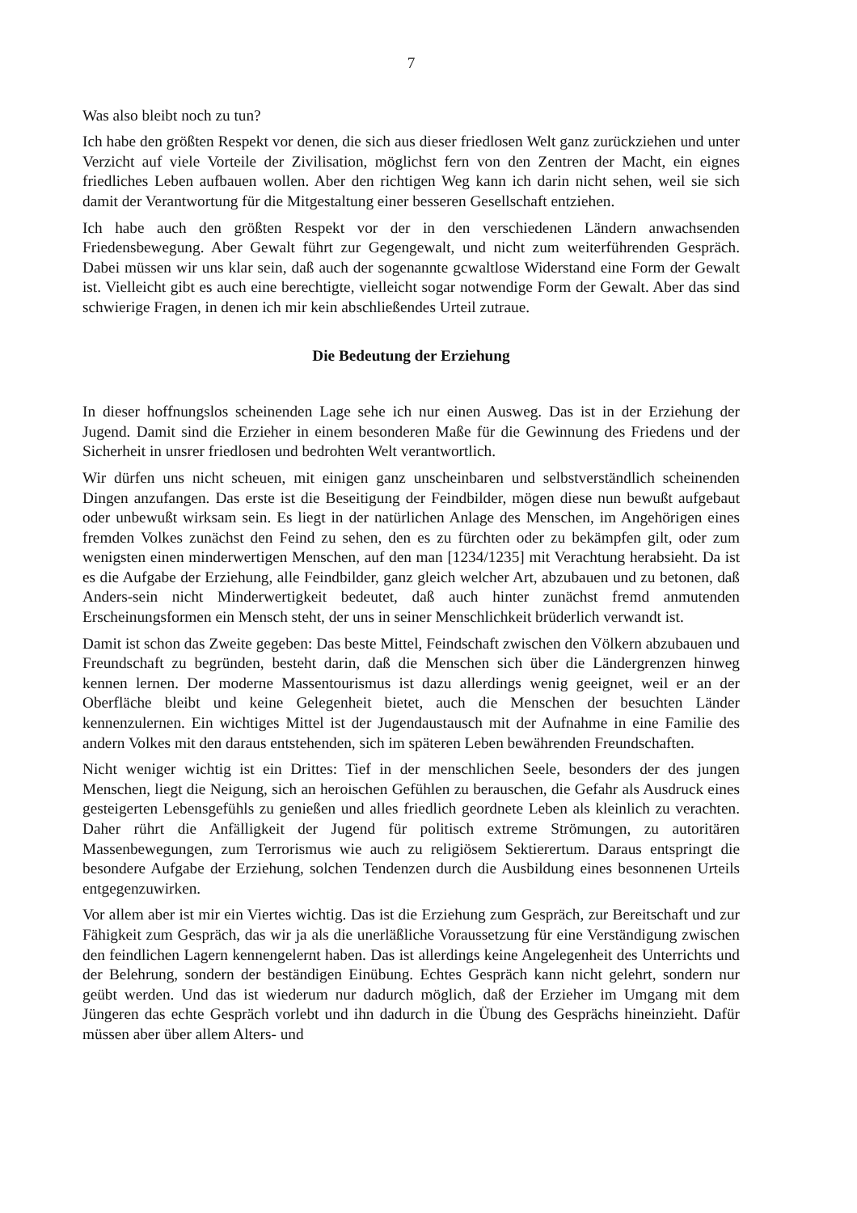7
Was also bleibt noch zu tun?
Ich habe den größten Respekt vor denen, die sich aus dieser friedlosen Welt ganz zurückziehen und unter Verzicht auf viele Vorteile der Zivilisation, möglichst fern von den Zentren der Macht, ein eignes friedliches Leben aufbauen wollen. Aber den richtigen Weg kann ich darin nicht sehen, weil sie sich damit der Verantwortung für die Mitgestaltung einer besseren Gesellschaft entziehen.
Ich habe auch den größten Respekt vor der in den verschiedenen Ländern anwachsenden Friedensbewegung. Aber Gewalt führt zur Gegengewalt, und nicht zum weiterführenden Gespräch. Dabei müssen wir uns klar sein, daß auch der sogenannte gcwaltlose Widerstand eine Form der Gewalt ist. Vielleicht gibt es auch eine berechtigte, vielleicht sogar notwendige Form der Gewalt. Aber das sind schwierige Fragen, in denen ich mir kein abschließendes Urteil zutraue.
Die Bedeutung der Erziehung
In dieser hoffnungslos scheinenden Lage sehe ich nur einen Ausweg. Das ist in der Erziehung der Jugend. Damit sind die Erzieher in einem besonderen Maße für die Gewinnung des Friedens und der Sicherheit in unsrer friedlosen und bedrohten Welt verantwortlich.
Wir dürfen uns nicht scheuen, mit einigen ganz unscheinbaren und selbstverständlich scheinenden Dingen anzufangen. Das erste ist die Beseitigung der Feindbilder, mögen diese nun bewußt aufgebaut oder unbewußt wirksam sein. Es liegt in der natürlichen Anlage des Menschen, im Angehörigen eines fremden Volkes zunächst den Feind zu sehen, den es zu fürchten oder zu bekämpfen gilt, oder zum wenigsten einen minderwertigen Menschen, auf den man [1234/1235] mit Verachtung herabsieht. Da ist es die Aufgabe der Erziehung, alle Feindbilder, ganz gleich welcher Art, abzubauen und zu betonen, daß Anders-sein nicht Minderwertigkeit bedeutet, daß auch hinter zunächst fremd anmutenden Erscheinungsformen ein Mensch steht, der uns in seiner Menschlichkeit brüderlich verwandt ist.
Damit ist schon das Zweite gegeben: Das beste Mittel, Feindschaft zwischen den Völkern abzubauen und Freundschaft zu begründen, besteht darin, daß die Menschen sich über die Ländergrenzen hinweg kennen lernen. Der moderne Massentourismus ist dazu allerdings wenig geeignet, weil er an der Oberfläche bleibt und keine Gelegenheit bietet, auch die Menschen der besuchten Länder kennenzulernen. Ein wichtiges Mittel ist der Jugendaustausch mit der Aufnahme in eine Familie des andern Volkes mit den daraus entstehenden, sich im späteren Leben bewährenden Freundschaften.
Nicht weniger wichtig ist ein Drittes: Tief in der menschlichen Seele, besonders der des jungen Menschen, liegt die Neigung, sich an heroischen Gefühlen zu berauschen, die Gefahr als Ausdruck eines gesteigerten Lebensgefühls zu genießen und alles friedlich geordnete Leben als kleinlich zu verachten. Daher rührt die Anfälligkeit der Jugend für politisch extreme Strömungen, zu autoritären Massenbewegungen, zum Terrorismus wie auch zu religiösem Sektierertum. Daraus entspringt die besondere Aufgabe der Erziehung, solchen Tendenzen durch die Ausbildung eines besonnenen Urteils entgegenzuwirken.
Vor allem aber ist mir ein Viertes wichtig. Das ist die Erziehung zum Gespräch, zur Bereitschaft und zur Fähigkeit zum Gespräch, das wir ja als die unerläßliche Voraussetzung für eine Verständigung zwischen den feindlichen Lagern kennengelernt haben. Das ist allerdings keine Angelegenheit des Unterrichts und der Belehrung, sondern der beständigen Einübung. Echtes Gespräch kann nicht gelehrt, sondern nur geübt werden. Und das ist wiederum nur dadurch möglich, daß der Erzieher im Umgang mit dem Jüngeren das echte Gespräch vorlebt und ihn dadurch in die Übung des Gesprächs hineinzieht. Dafür müssen aber über allem Alters- und